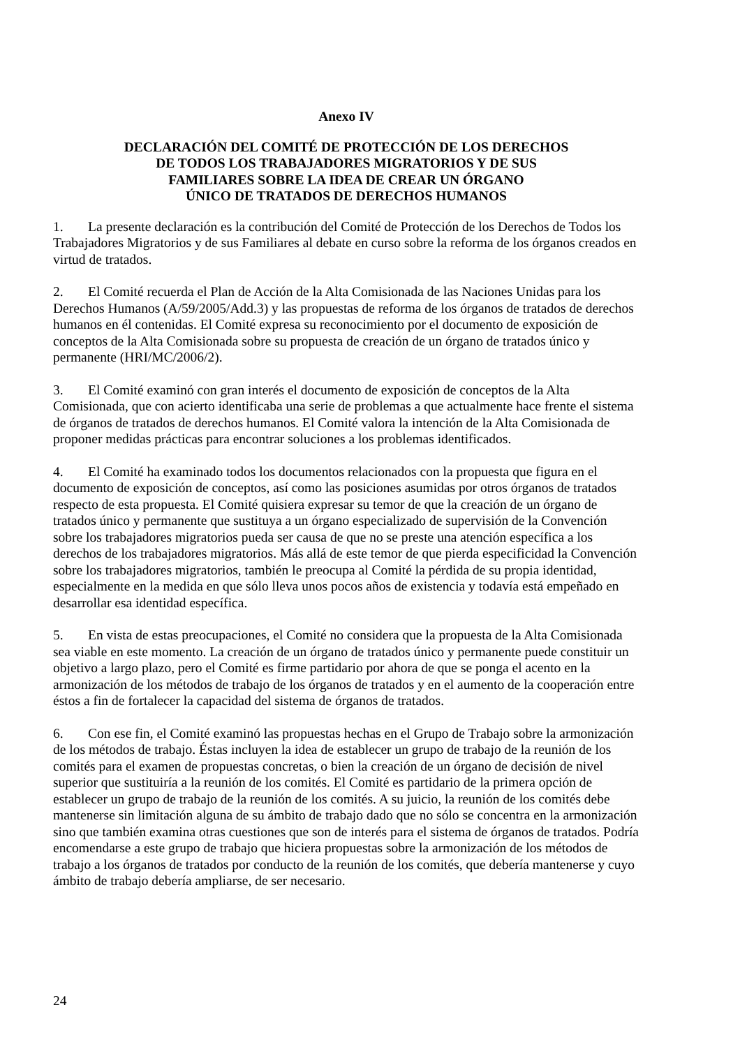Anexo IV
DECLARACIÓN DEL COMITÉ DE PROTECCIÓN DE LOS DERECHOS
DE TODOS LOS TRABAJADORES MIGRATORIOS Y DE SUS
FAMILIARES SOBRE LA IDEA DE CREAR UN ÓRGANO
ÚNICO DE TRATADOS DE DERECHOS HUMANOS
1. La presente declaración es la contribución del Comité de Protección de los Derechos de Todos los Trabajadores Migratorios y de sus Familiares al debate en curso sobre la reforma de los órganos creados en virtud de tratados.
2. El Comité recuerda el Plan de Acción de la Alta Comisionada de las Naciones Unidas para los Derechos Humanos (A/59/2005/Add.3) y las propuestas de reforma de los órganos de tratados de derechos humanos en él contenidas. El Comité expresa su reconocimiento por el documento de exposición de conceptos de la Alta Comisionada sobre su propuesta de creación de un órgano de tratados único y permanente (HRI/MC/2006/2).
3. El Comité examinó con gran interés el documento de exposición de conceptos de la Alta Comisionada, que con acierto identificaba una serie de problemas a que actualmente hace frente el sistema de órganos de tratados de derechos humanos. El Comité valora la intención de la Alta Comisionada de proponer medidas prácticas para encontrar soluciones a los problemas identificados.
4. El Comité ha examinado todos los documentos relacionados con la propuesta que figura en el documento de exposición de conceptos, así como las posiciones asumidas por otros órganos de tratados respecto de esta propuesta. El Comité quisiera expresar su temor de que la creación de un órgano de tratados único y permanente que sustituya a un órgano especializado de supervisión de la Convención sobre los trabajadores migratorios pueda ser causa de que no se preste una atención específica a los derechos de los trabajadores migratorios. Más allá de este temor de que pierda especificidad la Convención sobre los trabajadores migratorios, también le preocupa al Comité la pérdida de su propia identidad, especialmente en la medida en que sólo lleva unos pocos años de existencia y todavía está empeñado en desarrollar esa identidad específica.
5. En vista de estas preocupaciones, el Comité no considera que la propuesta de la Alta Comisionada sea viable en este momento. La creación de un órgano de tratados único y permanente puede constituir un objetivo a largo plazo, pero el Comité es firme partidario por ahora de que se ponga el acento en la armonización de los métodos de trabajo de los órganos de tratados y en el aumento de la cooperación entre éstos a fin de fortalecer la capacidad del sistema de órganos de tratados.
6. Con ese fin, el Comité examinó las propuestas hechas en el Grupo de Trabajo sobre la armonización de los métodos de trabajo. Éstas incluyen la idea de establecer un grupo de trabajo de la reunión de los comités para el examen de propuestas concretas, o bien la creación de un órgano de decisión de nivel superior que sustituiría a la reunión de los comités. El Comité es partidario de la primera opción de establecer un grupo de trabajo de la reunión de los comités. A su juicio, la reunión de los comités debe mantenerse sin limitación alguna de su ámbito de trabajo dado que no sólo se concentra en la armonización sino que también examina otras cuestiones que son de interés para el sistema de órganos de tratados. Podría encomendarse a este grupo de trabajo que hiciera propuestas sobre la armonización de los métodos de trabajo a los órganos de tratados por conducto de la reunión de los comités, que debería mantenerse y cuyo ámbito de trabajo debería ampliarse, de ser necesario.
24